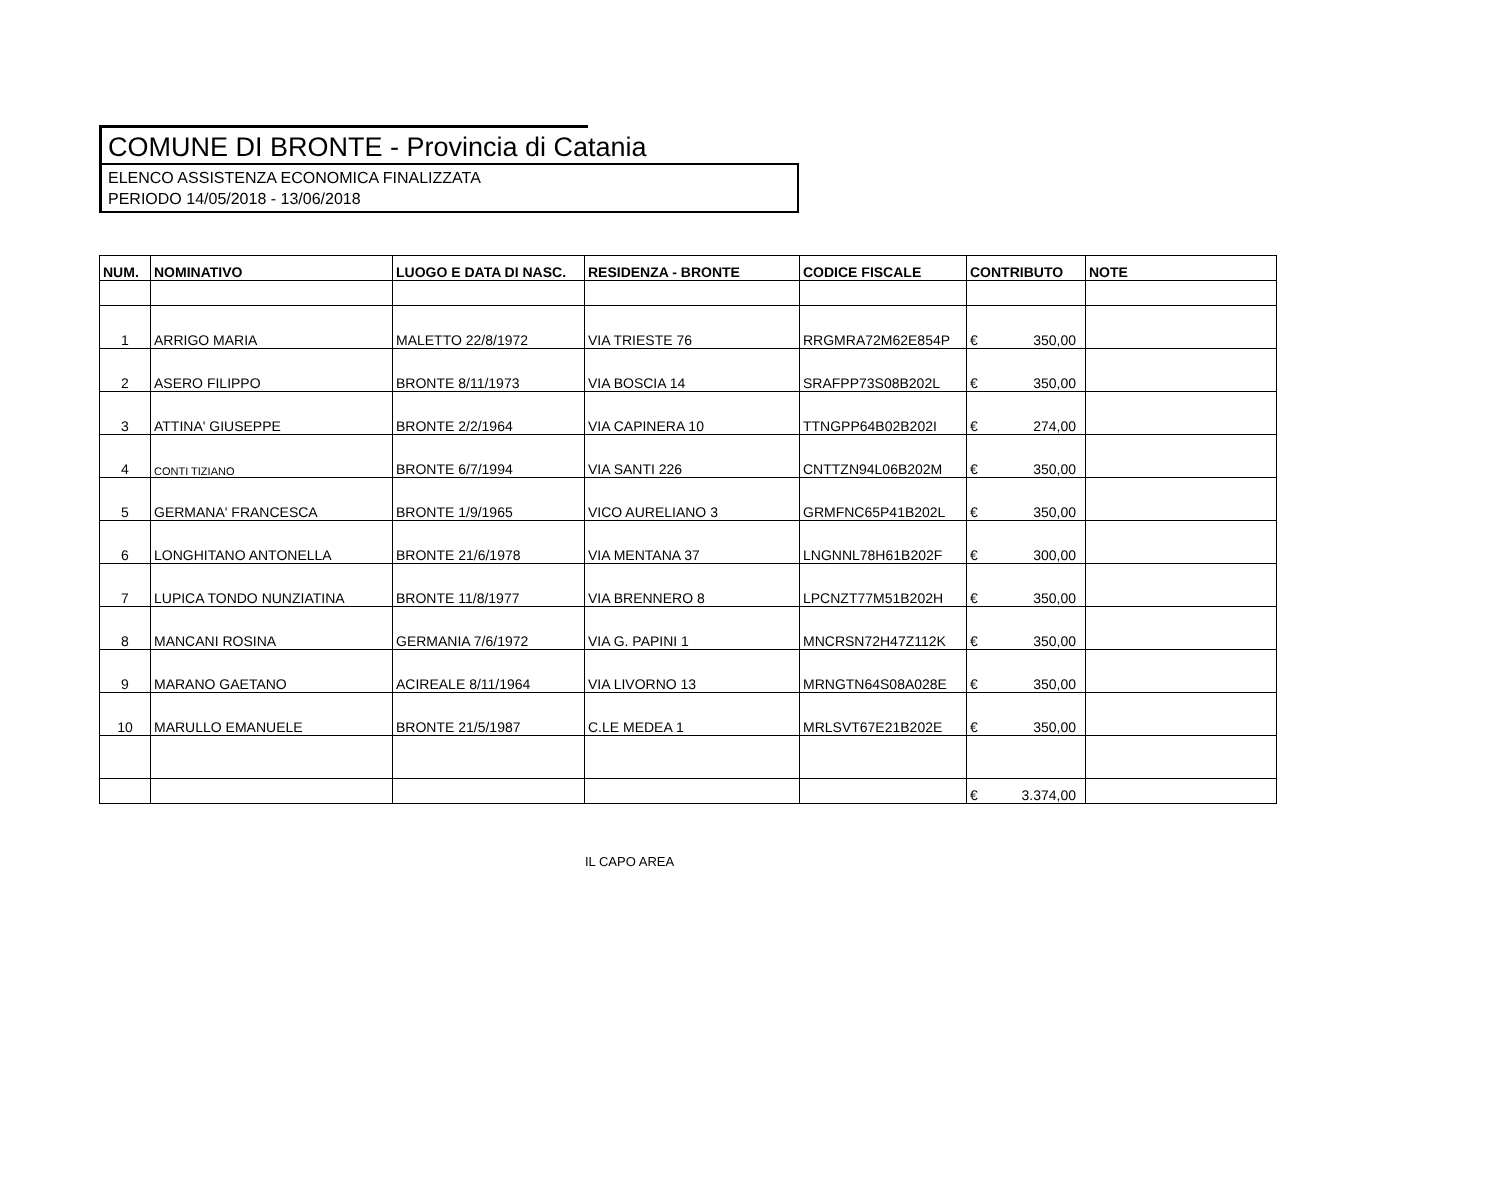COMUNE DI BRONTE - Provincia di Catania
ELENCO ASSISTENZA ECONOMICA FINALIZZATA
PERIODO 14/05/2018 - 13/06/2018
| NUM. | NOMINATIVO | LUOGO E DATA DI NASC. | RESIDENZA - BRONTE | CODICE FISCALE | CONTRIBUTO | NOTE |
| --- | --- | --- | --- | --- | --- | --- |
| 1 | ARRIGO MARIA | MALETTO 22/8/1972 | VIA TRIESTE 76 | RRGMRA72M62E854P | € 350,00 | |
| 2 | ASERO FILIPPO | BRONTE 8/11/1973 | VIA BOSCIA 14 | SRAFPP73S08B202L | € 350,00 | |
| 3 | ATTINA' GIUSEPPE | BRONTE 2/2/1964 | VIA CAPINERA 10 | TTNGPP64B02B202I | € 274,00 | |
| 4 | CONTI TIZIANO | BRONTE 6/7/1994 | VIA SANTI 226 | CNTTZN94L06B202M | € 350,00 | |
| 5 | GERMANA' FRANCESCA | BRONTE 1/9/1965 | VICO AURELIANO 3 | GRMFNC65P41B202L | € 350,00 | |
| 6 | LONGHITANO ANTONELLA | BRONTE 21/6/1978 | VIA MENTANA 37 | LNGNNL78H61B202F | € 300,00 | |
| 7 | LUPICA TONDO NUNZIATINA | BRONTE 11/8/1977 | VIA BRENNERO 8 | LPCNZT77M51B202H | € 350,00 | |
| 8 | MANCANI ROSINA | GERMANIA 7/6/1972 | VIA G. PAPINI 1 | MNCRSN72H47Z112K | € 350,00 | |
| 9 | MARANO GAETANO | ACIREALE 8/11/1964 | VIA LIVORNO 13 | MRNGTN64S08A028E | € 350,00 | |
| 10 | MARULLO EMANUELE | BRONTE 21/5/1987 | C.LE MEDEA 1 | MRLSVT67E21B202E | € 350,00 | |
| | | | | | € 3.374,00 | |
IL CAPO AREA